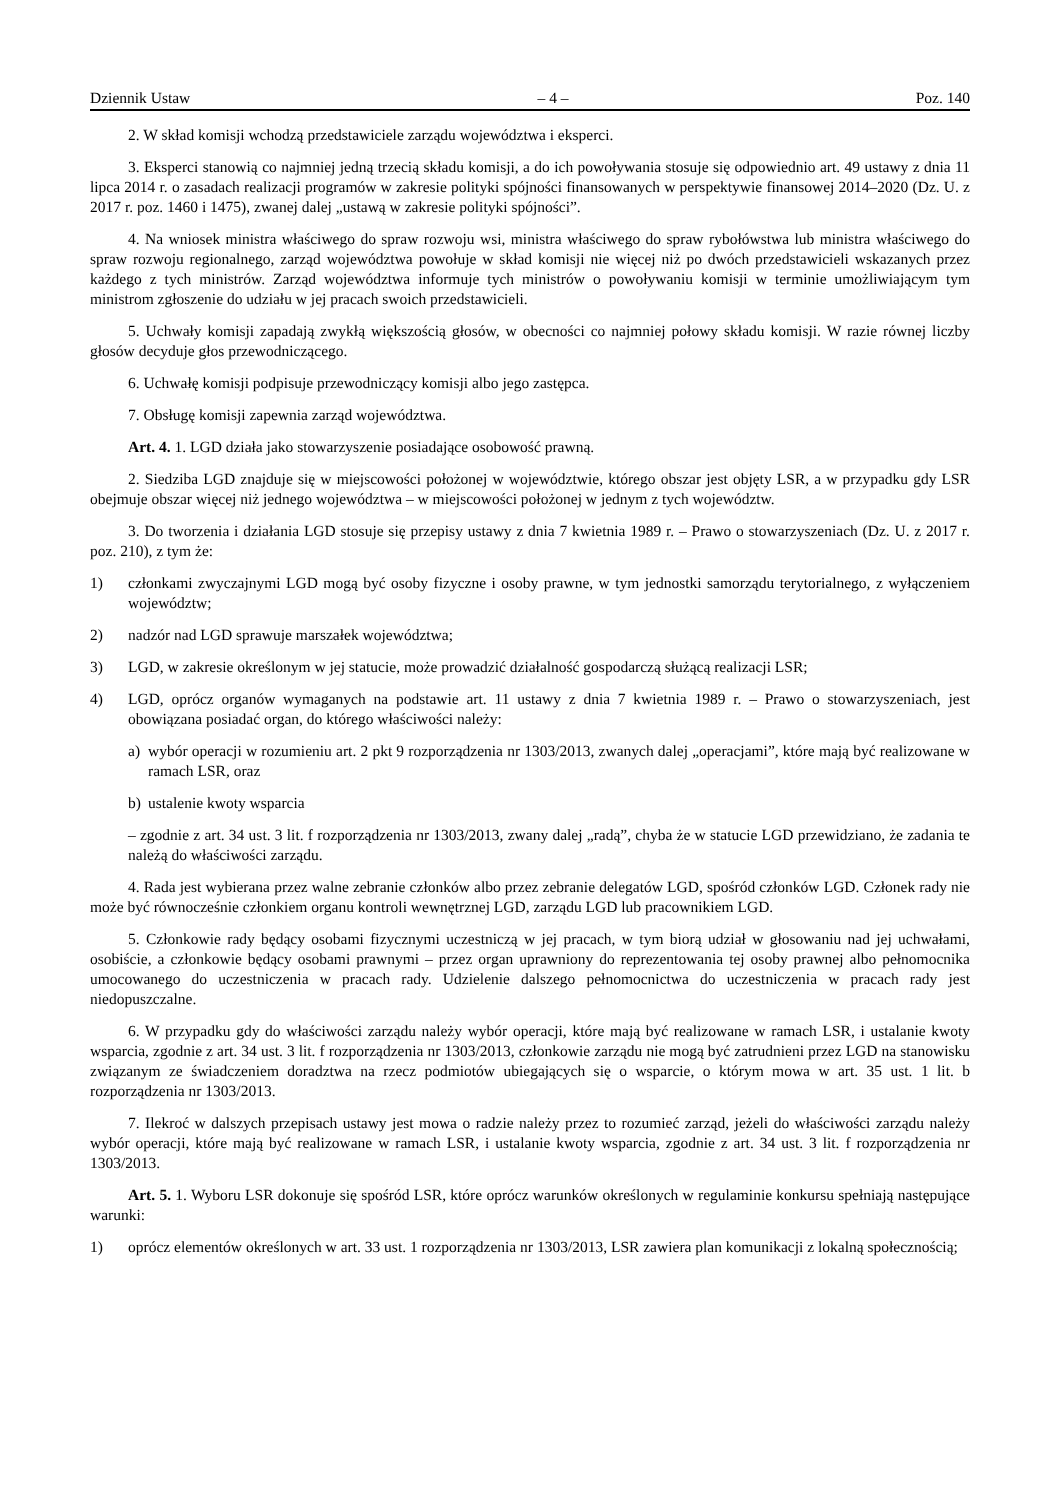Dziennik Ustaw – 4 – Poz. 140
2. W skład komisji wchodzą przedstawiciele zarządu województwa i eksperci.
3. Eksperci stanowią co najmniej jedną trzecią składu komisji, a do ich powoływania stosuje się odpowiednio art. 49 ustawy z dnia 11 lipca 2014 r. o zasadach realizacji programów w zakresie polityki spójności finansowanych w perspektywie finansowej 2014–2020 (Dz. U. z 2017 r. poz. 1460 i 1475), zwanej dalej „ustawą w zakresie polityki spójności”.
4. Na wniosek ministra właściwego do spraw rozwoju wsi, ministra właściwego do spraw rybołówstwa lub ministra właściwego do spraw rozwoju regionalnego, zarząd województwa powołuje w skład komisji nie więcej niż po dwóch przedstawicieli wskazanych przez każdego z tych ministrów. Zarząd województwa informuje tych ministrów o powoływaniu komisji w terminie umożliwiającym tym ministrom zgłoszenie do udziału w jej pracach swoich przedstawicieli.
5. Uchwały komisji zapadają zwykłą większością głosów, w obecności co najmniej połowy składu komisji. W razie równej liczby głosów decyduje głos przewodniczącego.
6. Uchwałę komisji podpisuje przewodniczący komisji albo jego zastępca.
7. Obsługę komisji zapewnia zarząd województwa.
Art. 4. 1. LGD działa jako stowarzyszenie posiadające osobowość prawną.
2. Siedziba LGD znajduje się w miejscowości położonej w województwie, którego obszar jest objęty LSR, a w przypadku gdy LSR obejmuje obszar więcej niż jednego województwa – w miejscowości położonej w jednym z tych województw.
3. Do tworzenia i działania LGD stosuje się przepisy ustawy z dnia 7 kwietnia 1989 r. – Prawo o stowarzyszeniach (Dz. U. z 2017 r. poz. 210), z tym że:
1) członkami zwyczajnymi LGD mogą być osoby fizyczne i osoby prawne, w tym jednostki samorządu terytorialnego, z wyłączeniem województw;
2) nadzór nad LGD sprawuje marszałek województwa;
3) LGD, w zakresie określonym w jej statucie, może prowadzić działalność gospodarczą służącą realizacji LSR;
4) LGD, oprócz organów wymaganych na podstawie art. 11 ustawy z dnia 7 kwietnia 1989 r. – Prawo o stowarzyszeniach, jest obowiązana posiadać organ, do którego właściwości należy:
a) wybór operacji w rozumieniu art. 2 pkt 9 rozporządzenia nr 1303/2013, zwanych dalej „operacjami”, które mają być realizowane w ramach LSR, oraz
b) ustalenie kwoty wsparcia
– zgodnie z art. 34 ust. 3 lit. f rozporządzenia nr 1303/2013, zwany dalej „radą”, chyba że w statucie LGD przewidziano, że zadania te należą do właściwości zarządu.
4. Rada jest wybierana przez walne zebranie członków albo przez zebranie delegatów LGD, spośród członków LGD. Członek rady nie może być równocześnie członkiem organu kontroli wewnętrznej LGD, zarządu LGD lub pracownikiem LGD.
5. Członkowie rady będący osobami fizycznymi uczestniczą w jej pracach, w tym biorą udział w głosowaniu nad jej uchwałami, osobiście, a członkowie będący osobami prawnymi – przez organ uprawniony do reprezentowania tej osoby prawnej albo pełnomocnika umocowanego do uczestniczenia w pracach rady. Udzielenie dalszego pełnomocnictwa do uczestniczenia w pracach rady jest niedopuszczalne.
6. W przypadku gdy do właściwości zarządu należy wybór operacji, które mają być realizowane w ramach LSR, i ustalanie kwoty wsparcia, zgodnie z art. 34 ust. 3 lit. f rozporządzenia nr 1303/2013, członkowie zarządu nie mogą być zatrudnieni przez LGD na stanowisku związanym ze świadczeniem doradztwa na rzecz podmiotów ubiegających się o wsparcie, o którym mowa w art. 35 ust. 1 lit. b rozporządzenia nr 1303/2013.
7. Ilekroć w dalszych przepisach ustawy jest mowa o radzie należy przez to rozumieć zarząd, jeżeli do właściwości zarządu należy wybór operacji, które mają być realizowane w ramach LSR, i ustalanie kwoty wsparcia, zgodnie z art. 34 ust. 3 lit. f rozporządzenia nr 1303/2013.
Art. 5. 1. Wyboru LSR dokonuje się spośród LSR, które oprócz warunków określonych w regulaminie konkursu spełniają następujące warunki:
1) oprócz elementów określonych w art. 33 ust. 1 rozporządzenia nr 1303/2013, LSR zawiera plan komunikacji z lokalną społecznością;